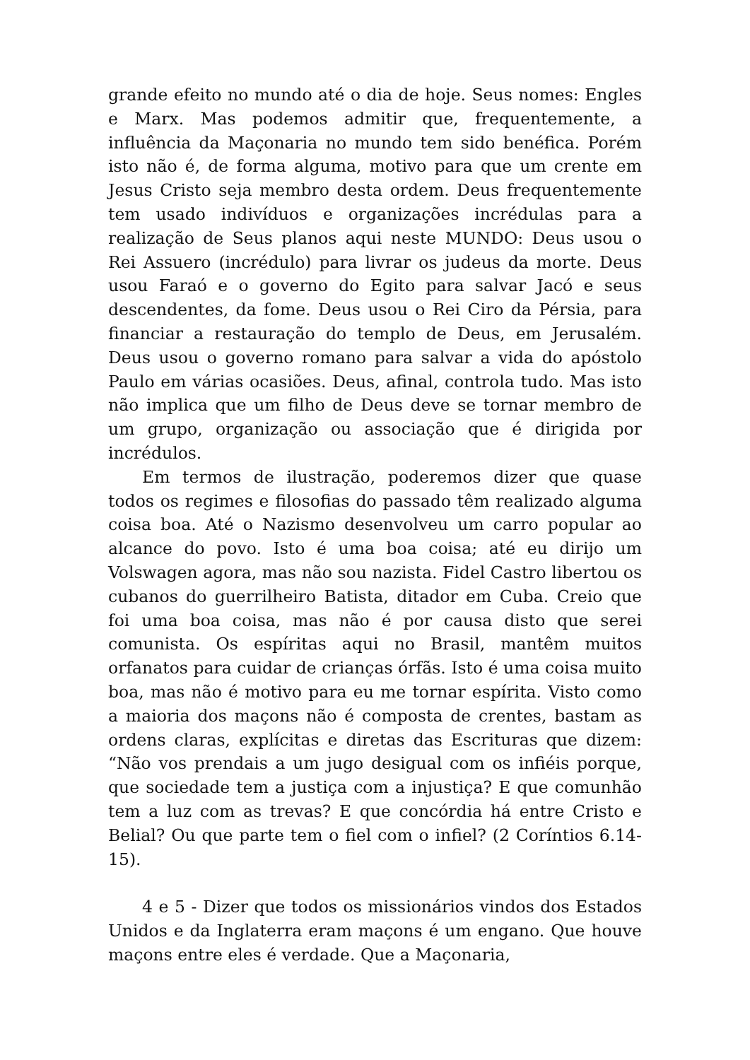grande efeito no mundo até o dia de hoje. Seus nomes: Engles e Marx. Mas podemos admitir que, frequentemente, a influência da Maçonaria no mundo tem sido benéfica. Porém isto não é, de forma alguma, motivo para que um crente em Jesus Cristo seja membro desta ordem. Deus frequentemente tem usado indivíduos e organizações incrédulas para a realização de Seus planos aqui neste MUNDO: Deus usou o Rei Assuero (incrédulo) para livrar os judeus da morte. Deus usou Faraó e o governo do Egito para salvar Jacó e seus descendentes, da fome. Deus usou o Rei Ciro da Pérsia, para financiar a restauração do templo de Deus, em Jerusalém. Deus usou o governo romano para salvar a vida do apóstolo Paulo em várias ocasiões. Deus, afinal, controla tudo. Mas isto não implica que um filho de Deus deve se tornar membro de um grupo, organização ou associação que é dirigida por incrédulos.
Em termos de ilustração, poderemos dizer que quase todos os regimes e filosofias do passado têm realizado alguma coisa boa. Até o Nazismo desenvolveu um carro popular ao alcance do povo. Isto é uma boa coisa; até eu dirijo um Volswagen agora, mas não sou nazista. Fidel Castro libertou os cubanos do guerrilheiro Batista, ditador em Cuba. Creio que foi uma boa coisa, mas não é por causa disto que serei comunista. Os espíritas aqui no Brasil, mantêm muitos orfanatos para cuidar de crianças órfãs. Isto é uma coisa muito boa, mas não é motivo para eu me tornar espírita. Visto como a maioria dos maçons não é composta de crentes, bastam as ordens claras, explícitas e diretas das Escrituras que dizem: “Não vos prendais a um jugo desigual com os infiéis porque, que sociedade tem a justiça com a injustiça? E que comunhão tem a luz com as trevas? E que concórdia há entre Cristo e Belial? Ou que parte tem o fiel com o infiel? (2 Coríntios 6.14-15).
4 e 5 - Dizer que todos os missionários vindos dos Estados Unidos e da Inglaterra eram maçons é um engano. Que houve maçons entre eles é verdade. Que a Maçonaria,